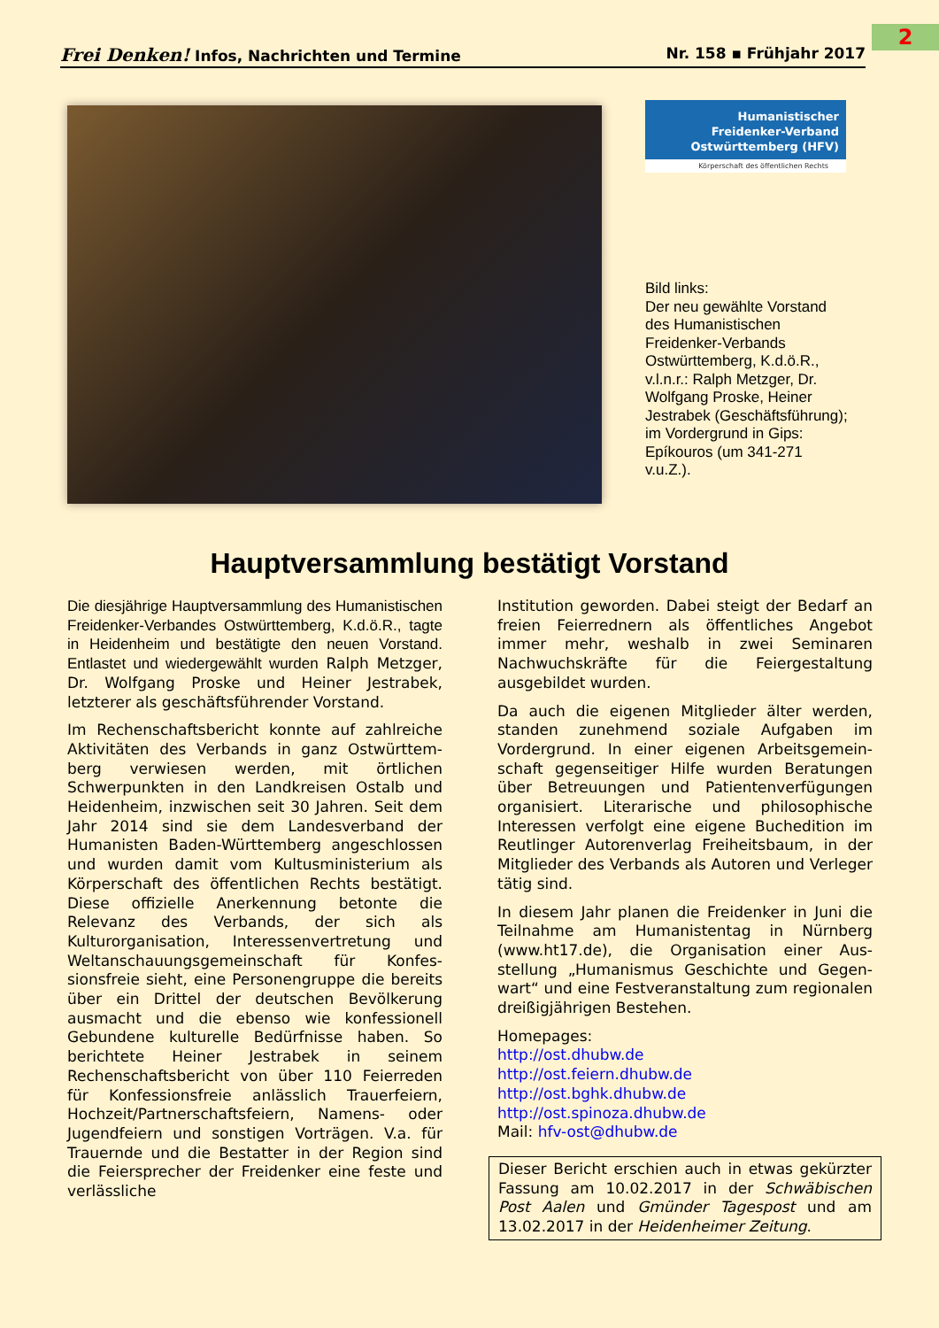2
Frei Denken! Infos, Nachrichten und Termine Nr. 158 ▪ Frühjahr 2017
Humanistischer
Freidenker-Verband
Ostwürttemberg (HFV)
Körperschaft des öffentlichen Rechts
Bild links:
Der neu gewählte Vorstand des Humanistischen Freidenker-Verbands Ostwürttemberg, K.d.ö.R., v.l.n.r.: Ralph Metzger, Dr. Wolfgang Proske, Heiner Jestrabek (Geschäftsführung);
im Vordergrund in Gips: Epíkouros (um 341-271 v.u.Z.).
Hauptversammlung bestätigt Vorstand
Die diesjährige Hauptversammlung des Humanist­ischen Freidenker-Verbandes Ostwürttemberg, K.d.ö.R., tagte in Heidenheim und bestätigte den neuen Vorstand. Entlastet und wiedergewählt wurden Ralph Metzger, Dr. Wolfgang Proske und Heiner Jestrabek, letzterer als geschäftsführender Vorstand.
Im Rechenschaftsbericht konnte auf zahlreiche Aktivitäten des Verbands in ganz Ostwürttem­berg verwiesen werden, mit örtlichen Schwerpunkten in den Landkreisen Ostalb und Heidenheim, inzwischen seit 30 Jahren. Seit dem Jahr 2014 sind sie dem Landesverband der Humanisten Baden-Württemberg ange­schlossen und wurden damit vom Kultus­ministerium als Körperschaft des öffentlichen Rechts bestätigt. Diese offizielle Anerkennung betonte die Relevanz des Verbands, der sich als Kulturorganisation, Interessenvertretung und Weltanschauungsgemeinschaft für Konfes­sionsfreie sieht, eine Personengruppe die bereits über ein Drittel der deutschen Bevölkerung ausmacht und die ebenso wie konfessionell Gebundene kulturelle Bedürfnisse haben. So berichtete Heiner Jestrabek in seinem Rechenschaftsbericht von über 110 Feierreden für Konfessionsfreie anlässlich Trauerfeiern, Hochzeit/Partnerschaftsfeiern, Namens- oder Jugendfeiern und sonstigen Vorträgen. V.a. für Trauernde und die Bestatter in der Region sind die Feiersprecher der Freidenker eine feste und verlässliche
Institution geworden. Dabei steigt der Bedarf an freien Feierrednern als öffentliches Angebot immer mehr, weshalb in zwei Seminaren Nachwuchskräfte für die Feiergestaltung ausgebildet wurden.
Da auch die eigenen Mitglieder älter werden, standen zunehmend soziale Aufgaben im Vordergrund. In einer eigenen Arbeitsgemein­schaft gegenseitiger Hilfe wurden Beratungen über Betreuungen und Patientenverfügungen organisiert. Literarische und philosophische Interessen verfolgt eine eigene Buchedition im Reutlinger Autorenverlag Freiheitsbaum, in der Mitglieder des Verbands als Autoren und Verleger tätig sind.
In diesem Jahr planen die Freidenker in Juni die Teilnahme am Humanistentag in Nürnberg (www.ht17.de), die Organisation einer Aus­stellung „Humanismus Geschichte und Gegen­wart“ und eine Festveranstaltung zum regionalen dreißigjährigen Bestehen.
Homepages:
http://ost.dhubw.de
http://ost.feiern.dhubw.de
http://ost.bghk.dhubw.de
http://ost.spinoza.dhubw.de
Mail: hfv-ost@dhubw.de
Dieser Bericht erschien auch in etwas gekürzter Fassung am 10.02.2017 in der Schwäbischen Post Aalen und Gmünder Tagespost und am 13.02.2017 in der Heidenheimer Zeitung.